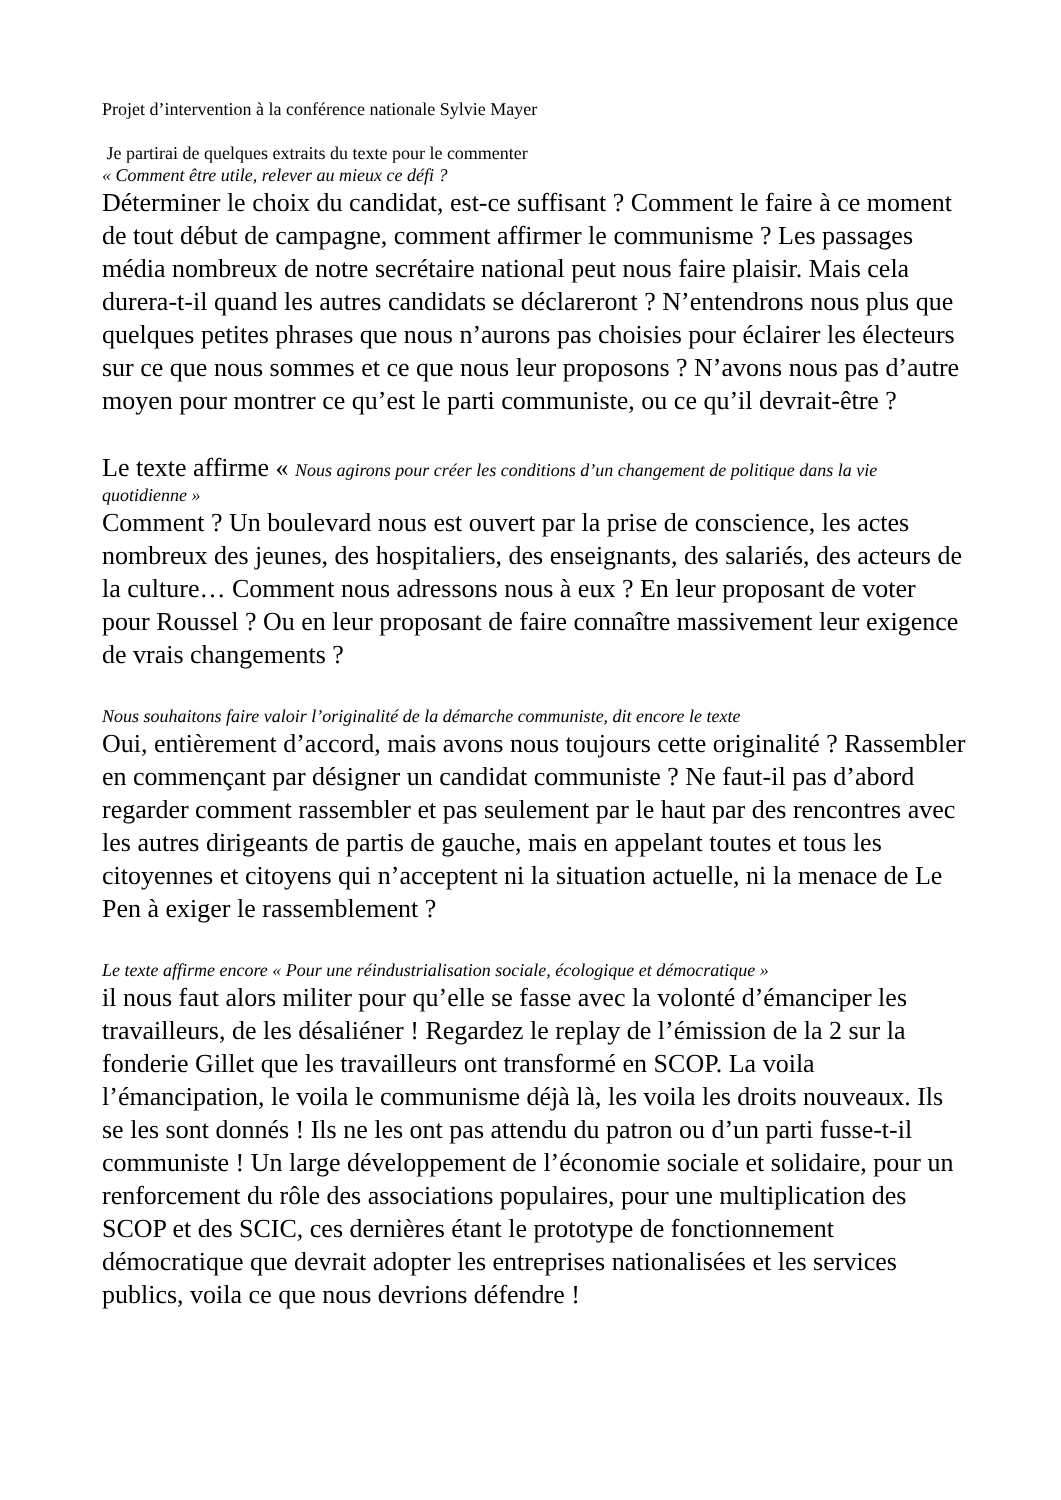Projet d’intervention à la conférence nationale Sylvie Mayer
Je partirai de quelques extraits du texte pour le commenter
« Comment être utile, relever au mieux ce défi ?
Déterminer le choix du candidat, est-ce suffisant ? Comment le faire à ce moment de tout début de campagne, comment affirmer le communisme ? Les passages média nombreux de notre secrétaire national peut nous faire plaisir. Mais cela durera-t-il quand les autres candidats se déclareront ? N’entendrons nous plus que quelques petites phrases que nous n’aurons pas choisies pour éclairer les électeurs sur ce que nous sommes et ce que nous leur proposons ? N’avons nous pas d’autre moyen pour montrer ce qu’est le parti communiste, ou ce qu’il devrait-être ?
Le texte affirme « Nous agirons pour créer les conditions d’un changement de politique dans la vie quotidienne »
Comment ? Un boulevard nous est ouvert par la prise de conscience, les actes nombreux des jeunes, des hospitaliers, des enseignants, des salariés, des acteurs de la culture… Comment nous adressons nous à eux ? En leur proposant de voter pour Roussel ? Ou en leur proposant de faire connaître massivement leur exigence de vrais changements ?
Nous souhaitons faire valoir l’originalité de la démarche communiste, dit encore le texte
Oui, entièrement d’accord, mais avons nous toujours cette originalité ? Rassembler en commençant par désigner un candidat communiste ? Ne faut-il pas d’abord regarder comment rassembler et pas seulement par le haut par des rencontres avec les autres dirigeants de partis de gauche, mais en appelant toutes et tous les citoyennes et citoyens qui n’acceptent ni la situation actuelle, ni la menace de Le Pen à exiger le rassemblement ?
Le texte affirme encore « Pour une réindustrialisation sociale, écologique et démocratique »
il nous faut alors militer pour qu’elle se fasse avec la volonté d’émanciper les travailleurs, de les désaliéner ! Regardez le replay de l’émission de la 2 sur la fonderie Gillet que les travailleurs ont transformé en SCOP. La voila l’émancipation, le voila le communisme déjà là, les voila les droits nouveaux. Ils se les sont donnés ! Ils ne les ont pas attendu du patron ou d’un parti fusse-t-il communiste ! Un large développement de l’économie sociale et solidaire, pour un renforcement du rôle des associations populaires, pour une multiplication des SCOP et des SCIC, ces dernières étant le prototype de fonctionnement démocratique que devrait adopter les entreprises nationalisées et les services publics, voila ce que nous devrions défendre !